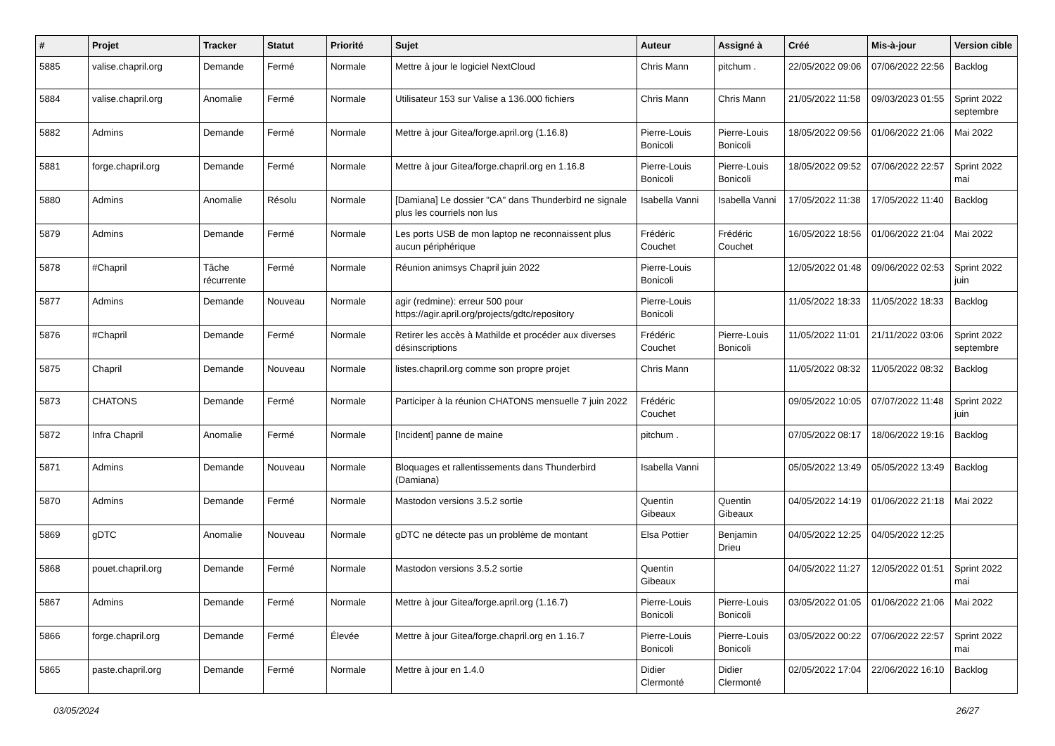| # | Projet | Tracker | Statut | Priorité | Sujet | Auteur | Assigné à | Créé | Mis-à-jour | Version cible |
| --- | --- | --- | --- | --- | --- | --- | --- | --- | --- | --- |
| 5885 | valise.chapril.org | Demande | Fermé | Normale | Mettre à jour le logiciel NextCloud | Chris Mann | pitchum . | 22/05/2022 09:06 | 07/06/2022 22:56 | Backlog |
| 5884 | valise.chapril.org | Anomalie | Fermé | Normale | Utilisateur 153 sur Valise a 136.000 fichiers | Chris Mann | Chris Mann | 21/05/2022 11:58 | 09/03/2023 01:55 | Sprint 2022 septembre |
| 5882 | Admins | Demande | Fermé | Normale | Mettre à jour Gitea/forge.april.org (1.16.8) | Pierre-Louis Bonicoli | Pierre-Louis Bonicoli | 18/05/2022 09:56 | 01/06/2022 21:06 | Mai 2022 |
| 5881 | forge.chapril.org | Demande | Fermé | Normale | Mettre à jour Gitea/forge.chapril.org en 1.16.8 | Pierre-Louis Bonicoli | Pierre-Louis Bonicoli | 18/05/2022 09:52 | 07/06/2022 22:57 | Sprint 2022 mai |
| 5880 | Admins | Anomalie | Résolu | Normale | [Damiana] Le dossier "CA" dans Thunderbird ne signale plus les courriels non lus | Isabella Vanni | Isabella Vanni | 17/05/2022 11:38 | 17/05/2022 11:40 | Backlog |
| 5879 | Admins | Demande | Fermé | Normale | Les ports USB de mon laptop ne reconnaissent plus aucun périphérique | Frédéric Couchet | Frédéric Couchet | 16/05/2022 18:56 | 01/06/2022 21:04 | Mai 2022 |
| 5878 | #Chapril | Tâche récurrente | Fermé | Normale | Réunion animsys Chapril juin 2022 | Pierre-Louis Bonicoli | | 12/05/2022 01:48 | 09/06/2022 02:53 | Sprint 2022 juin |
| 5877 | Admins | Demande | Nouveau | Normale | agir (redmine): erreur 500 pour https://agir.april.org/projects/gdtc/repository | Pierre-Louis Bonicoli | | 11/05/2022 18:33 | 11/05/2022 18:33 | Backlog |
| 5876 | #Chapril | Demande | Fermé | Normale | Retirer les accès à Mathilde et procéder aux diverses désinscriptions | Frédéric Couchet | Pierre-Louis Bonicoli | 11/05/2022 11:01 | 21/11/2022 03:06 | Sprint 2022 septembre |
| 5875 | Chapril | Demande | Nouveau | Normale | listes.chapril.org comme son propre projet | Chris Mann | | 11/05/2022 08:32 | 11/05/2022 08:32 | Backlog |
| 5873 | CHATONS | Demande | Fermé | Normale | Participer à la réunion CHATONS mensuelle 7 juin 2022 | Frédéric Couchet | | 09/05/2022 10:05 | 07/07/2022 11:48 | Sprint 2022 juin |
| 5872 | Infra Chapril | Anomalie | Fermé | Normale | [Incident] panne de maine | pitchum . | | 07/05/2022 08:17 | 18/06/2022 19:16 | Backlog |
| 5871 | Admins | Demande | Nouveau | Normale | Bloquages et rallentissements dans Thunderbird (Damiana) | Isabella Vanni | | 05/05/2022 13:49 | 05/05/2022 13:49 | Backlog |
| 5870 | Admins | Demande | Fermé | Normale | Mastodon versions 3.5.2 sortie | Quentin Gibeaux | Quentin Gibeaux | 04/05/2022 14:19 | 01/06/2022 21:18 | Mai 2022 |
| 5869 | gDTC | Anomalie | Nouveau | Normale | gDTC ne détecte pas un problème de montant | Elsa Pottier | Benjamin Drieu | 04/05/2022 12:25 | 04/05/2022 12:25 | |
| 5868 | pouet.chapril.org | Demande | Fermé | Normale | Mastodon versions 3.5.2 sortie | Quentin Gibeaux | | 04/05/2022 11:27 | 12/05/2022 01:51 | Sprint 2022 mai |
| 5867 | Admins | Demande | Fermé | Normale | Mettre à jour Gitea/forge.april.org (1.16.7) | Pierre-Louis Bonicoli | Pierre-Louis Bonicoli | 03/05/2022 01:05 | 01/06/2022 21:06 | Mai 2022 |
| 5866 | forge.chapril.org | Demande | Fermé | Élevée | Mettre à jour Gitea/forge.chapril.org en 1.16.7 | Pierre-Louis Bonicoli | Pierre-Louis Bonicoli | 03/05/2022 00:22 | 07/06/2022 22:57 | Sprint 2022 mai |
| 5865 | paste.chapril.org | Demande | Fermé | Normale | Mettre à jour en 1.4.0 | Didier Clermonté | Didier Clermonté | 02/05/2022 17:04 | 22/06/2022 16:10 | Backlog |
03/05/2024 26/27